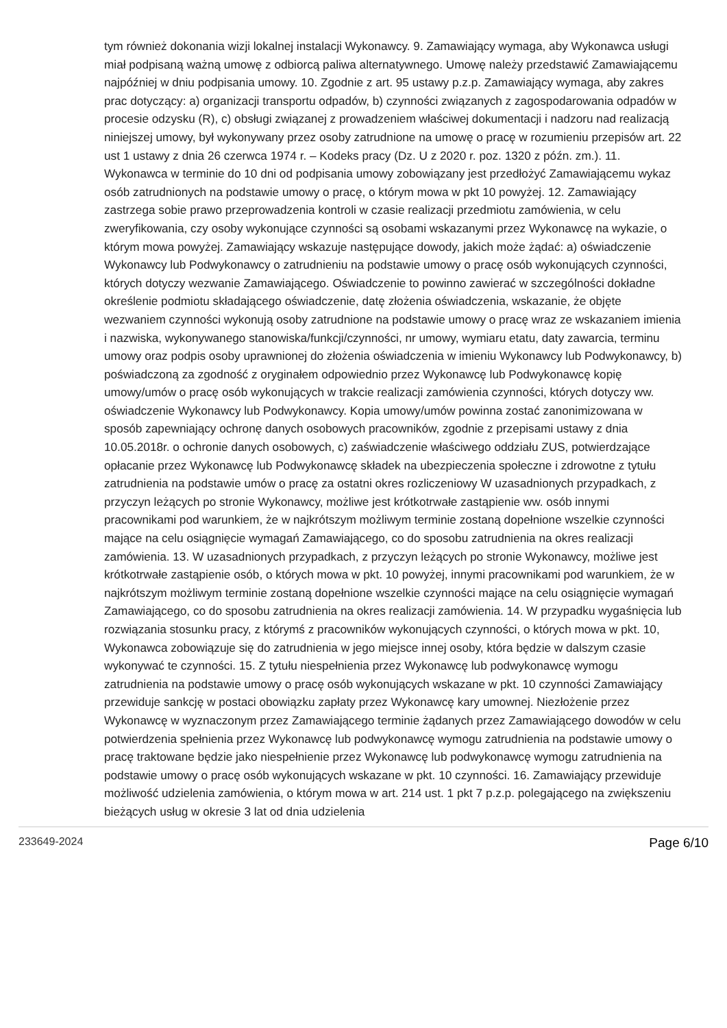tym również dokonania wizji lokalnej instalacji Wykonawcy. 9. Zamawiający wymaga, aby Wykonawca usługi miał podpisaną ważną umowę z odbiorcą paliwa alternatywnego. Umowę należy przedstawić Zamawiającemu najpóźniej w dniu podpisania umowy. 10. Zgodnie z art. 95 ustawy p.z.p. Zamawiający wymaga, aby zakres prac dotyczący: a) organizacji transportu odpadów, b) czynności związanych z zagospodarowania odpadów w procesie odzysku (R), c) obsługi związanej z prowadzeniem właściwej dokumentacji i nadzoru nad realizacją niniejszej umowy, był wykonywany przez osoby zatrudnione na umowę o pracę w rozumieniu przepisów art. 22 ust 1 ustawy z dnia 26 czerwca 1974 r. – Kodeks pracy (Dz. U z 2020 r. poz. 1320 z późn. zm.). 11. Wykonawca w terminie do 10 dni od podpisania umowy zobowiązany jest przedłożyć Zamawiającemu wykaz osób zatrudnionych na podstawie umowy o pracę, o którym mowa w pkt 10 powyżej. 12. Zamawiający zastrzega sobie prawo przeprowadzenia kontroli w czasie realizacji przedmiotu zamówienia, w celu zweryfikowania, czy osoby wykonujące czynności są osobami wskazanymi przez Wykonawcę na wykazie, o którym mowa powyżej. Zamawiający wskazuje następujące dowody, jakich może żądać: a) oświadczenie Wykonawcy lub Podwykonawcy o zatrudnieniu na podstawie umowy o pracę osób wykonujących czynności, których dotyczy wezwanie Zamawiającego. Oświadczenie to powinno zawierać w szczególności dokładne określenie podmiotu składającego oświadczenie, datę złożenia oświadczenia, wskazanie, że objęte wezwaniem czynności wykonują osoby zatrudnione na podstawie umowy o pracę wraz ze wskazaniem imienia i nazwiska, wykonywanego stanowiska/funkcji/czynności, nr umowy, wymiaru etatu, daty zawarcia, terminu umowy oraz podpis osoby uprawnionej do złożenia oświadczenia w imieniu Wykonawcy lub Podwykonawcy, b) poświadczoną za zgodność z oryginałem odpowiednio przez Wykonawcę lub Podwykonawcę kopię umowy/umów o pracę osób wykonujących w trakcie realizacji zamówienia czynności, których dotyczy ww. oświadczenie Wykonawcy lub Podwykonawcy. Kopia umowy/umów powinna zostać zanonimizowana w sposób zapewniający ochronę danych osobowych pracowników, zgodnie z przepisami ustawy z dnia 10.05.2018r. o ochronie danych osobowych, c) zaświadczenie właściwego oddziału ZUS, potwierdzające opłacanie przez Wykonawcę lub Podwykonawcę składek na ubezpieczenia społeczne i zdrowotne z tytułu zatrudnienia na podstawie umów o pracę za ostatni okres rozliczeniowy W uzasadnionych przypadkach, z przyczyn leżących po stronie Wykonawcy, możliwe jest krótkotrwałe zastąpienie ww. osób innymi pracownikami pod warunkiem, że w najkrótszym możliwym terminie zostaną dopełnione wszelkie czynności mające na celu osiągnięcie wymagań Zamawiającego, co do sposobu zatrudnienia na okres realizacji zamówienia. 13. W uzasadnionych przypadkach, z przyczyn leżących po stronie Wykonawcy, możliwe jest krótkotrwałe zastąpienie osób, o których mowa w pkt. 10 powyżej, innymi pracownikami pod warunkiem, że w najkrótszym możliwym terminie zostaną dopełnione wszelkie czynności mające na celu osiągnięcie wymagań Zamawiającego, co do sposobu zatrudnienia na okres realizacji zamówienia. 14. W przypadku wygaśnięcia lub rozwiązania stosunku pracy, z którymś z pracowników wykonujących czynności, o których mowa w pkt. 10, Wykonawca zobowiązuje się do zatrudnienia w jego miejsce innej osoby, która będzie w dalszym czasie wykonywać te czynności. 15. Z tytułu niespełnienia przez Wykonawcę lub podwykonawcę wymogu zatrudnienia na podstawie umowy o pracę osób wykonujących wskazane w pkt. 10 czynności Zamawiający przewiduje sankcję w postaci obowiązku zapłaty przez Wykonawcę kary umownej. Niezłożenie przez Wykonawcę w wyznaczonym przez Zamawiającego terminie żądanych przez Zamawiającego dowodów w celu potwierdzenia spełnienia przez Wykonawcę lub podwykonawcę wymogu zatrudnienia na podstawie umowy o pracę traktowane będzie jako niespełnienie przez Wykonawcę lub podwykonawcę wymogu zatrudnienia na podstawie umowy o pracę osób wykonujących wskazane w pkt. 10 czynności. 16. Zamawiający przewiduje możliwość udzielenia zamówienia, o którym mowa w art. 214 ust. 1 pkt 7 p.z.p. polegającego na zwiększeniu bieżących usług w okresie 3 lat od dnia udzielenia
233649-2024 Page 6/10